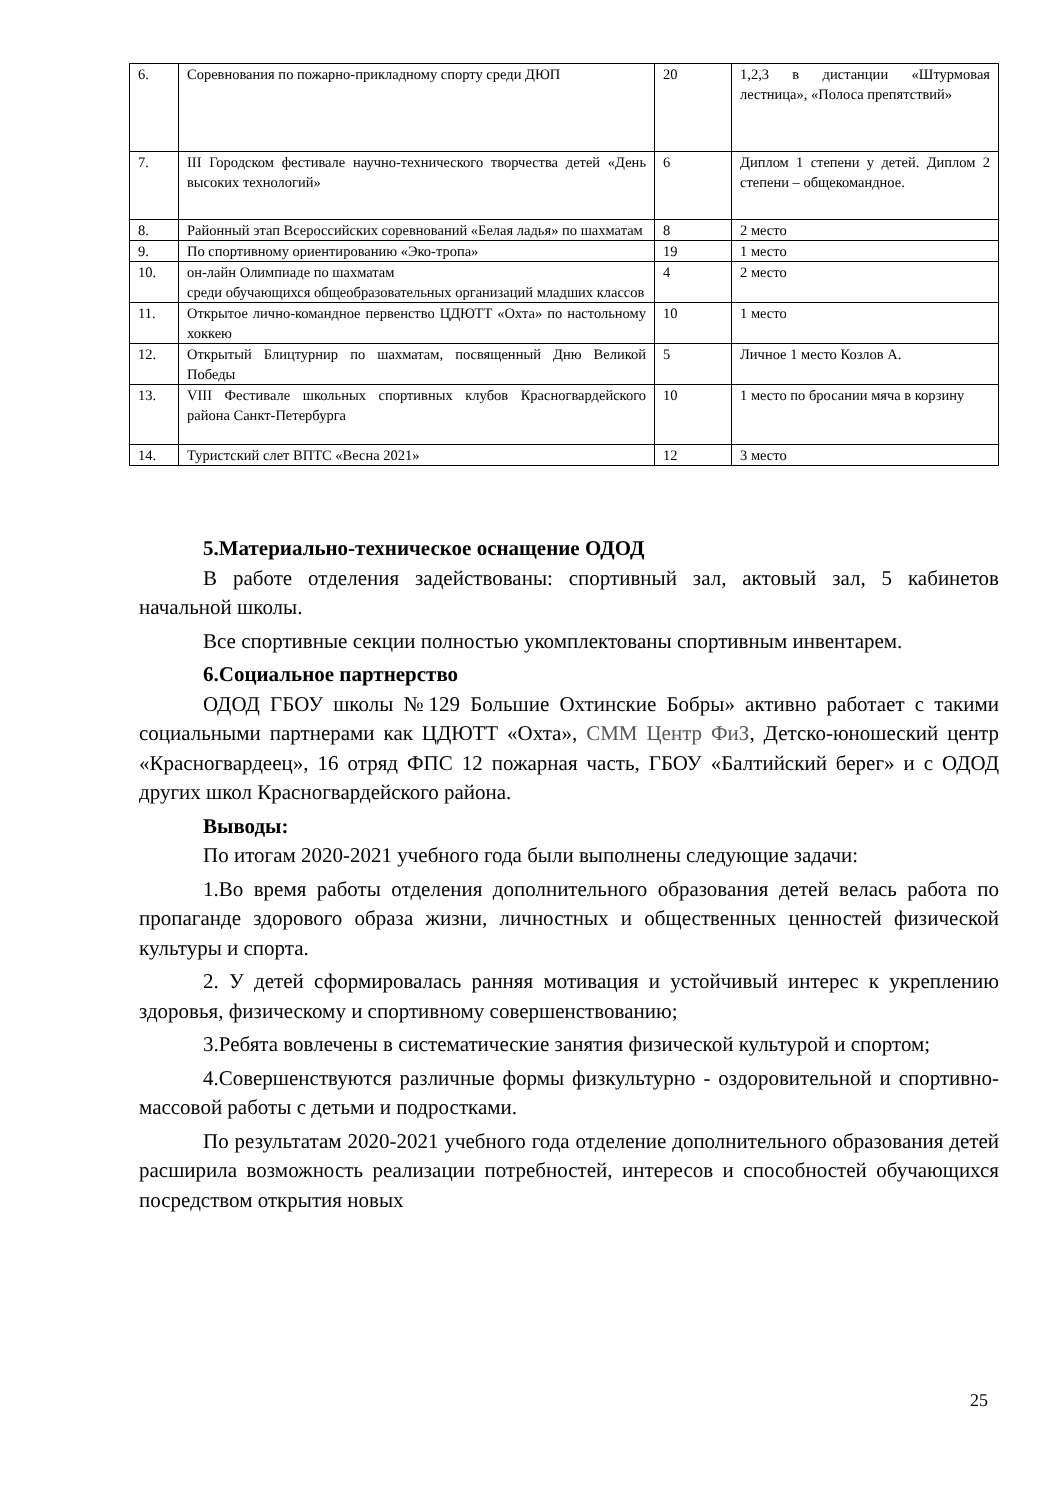| 6. | Соревнования по пожарно-прикладному спорту среди ДЮП | 20 | 1,2,3 в дистанции «Штурмовая лестница», «Полоса препятствий» |
| 7. | III Городском фестивале научно-технического творчества детей «День высоких технологий» | 6 | Диплом 1 степени у детей. Диплом 2 степени – общекомандное. |
| 8. | Районный этап Всероссийских соревнований «Белая ладья» по шахматам | 8 | 2 место |
| 9. | По спортивному ориентированию «Эко-тропа» | 19 | 1 место |
| 10. | он-лайн Олимпиаде по шахматам среди обучающихся общеобразовательных организаций младших классов | 4 | 2 место |
| 11. | Открытое лично-командное первенство ЦДЮТТ «Охта» по настольному хоккею | 10 | 1 место |
| 12. | Открытый Блицтурнир по шахматам, посвященный Дню Великой Победы | 5 | Личное 1 место Козлов А. |
| 13. | VIII Фестивале школьных спортивных клубов Красногвардейского района Санкт-Петербурга | 10 | 1 место по бросании мяча в корзину |
| 14. | Туристский слет ВПТС «Весна 2021» | 12 | 3 место |
5.Материально-техническое оснащение ОДОД
В работе отделения задействованы: спортивный зал, актовый зал, 5 кабинетов начальной школы.
Все спортивные секции полностью укомплектованы спортивным инвентарем.
6.Социальное партнерство
ОДОД ГБОУ школы №129 Большие Охтинские Бобры» активно работает с такими социальными партнерами как ЦДЮТТ «Охта», СММ Центр ФиЗ, Детско-юношеский центр «Красногвардеец», 16 отряд ФПС 12 пожарная часть, ГБОУ «Балтийский берег» и с ОДОД других школ Красногвардейского района.
Выводы:
По итогам 2020-2021 учебного года были выполнены следующие задачи:
1.Во время работы отделения дополнительного образования детей велась работа по пропаганде здорового образа жизни, личностных и общественных ценностей физической культуры и спорта.
2. У детей сформировалась ранняя мотивация и устойчивый интерес к укреплению здоровья, физическому и спортивному совершенствованию;
3.Ребята вовлечены в систематические занятия физической культурой и спортом;
4.Совершенствуются различные формы физкультурно - оздоровительной и спортивно-массовой работы с детьми и подростками.
По результатам 2020-2021 учебного года отделение дополнительного образования детей расширила возможность реализации потребностей, интересов и способностей обучающихся посредством открытия новых
25